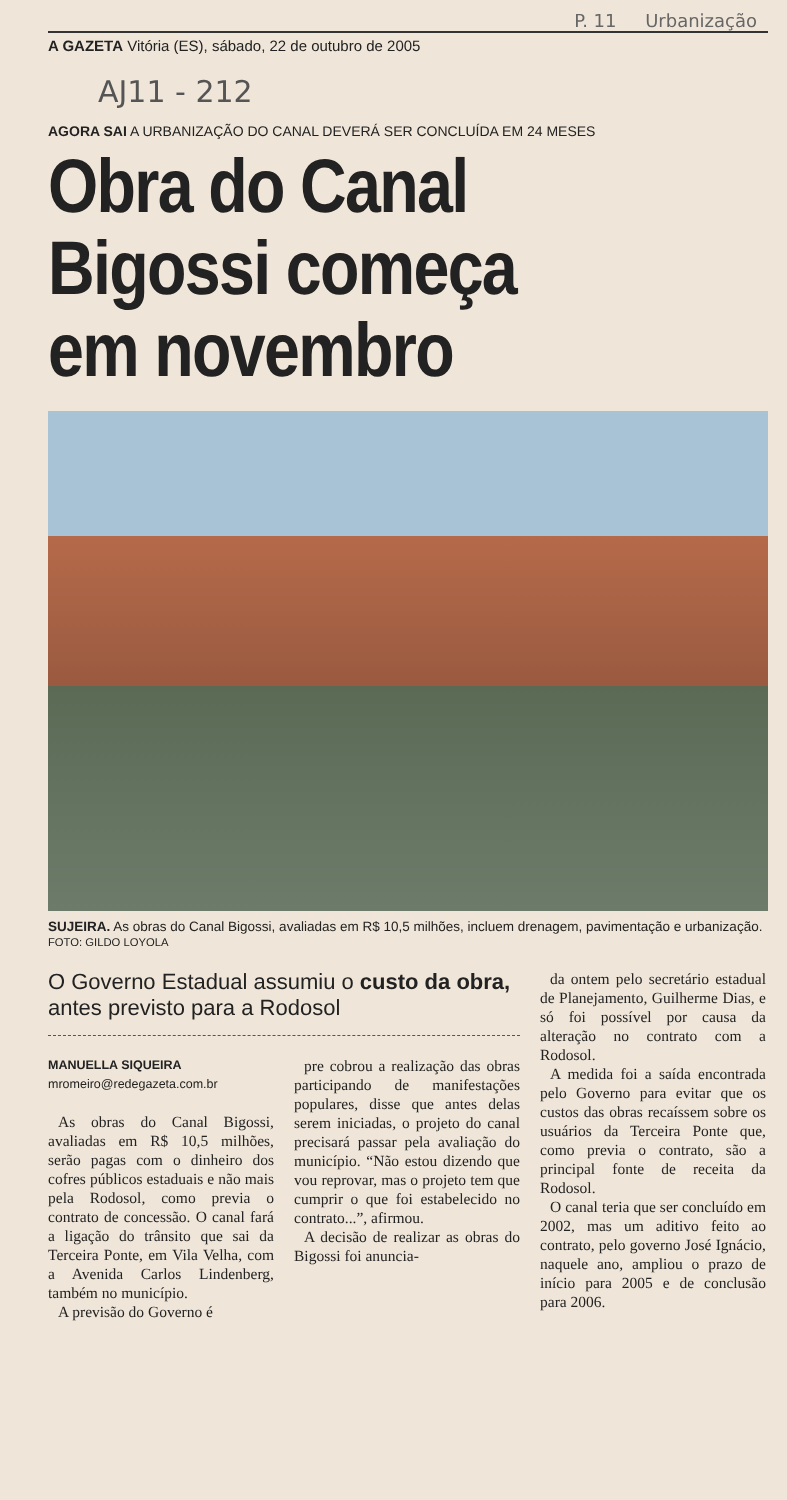P. 11 Urbanização
A GAZETA Vitória (ES), sábado, 22 de outubro de 2005
AJ11 - 212
AGORA SAI A URBANIZAÇÃO DO CANAL DEVERÁ SER CONCLUÍDA EM 24 MESES
Obra do Canal
Bigossi começa
em novembro
SUJEIRA. As obras do Canal Bigossi, avaliadas em R$ 10,5 milhões, incluem drenagem, pavimentação e urbanização. FOTO: GILDO LOYOLA
O Governo Estadual assumiu o custo da obra, antes previsto para a Rodosol
MANUELLA SIQUEIRA
mromeiro@redegazeta.com.br
As obras do Canal Bigossi, avaliadas em R$ 10,5 milhões, serão pagas com o dinheiro dos cofres públicos estaduais e não mais pela Rodosol, como previa o contrato de concessão. O canal fará a ligação do trânsito que sai da Terceira Ponte, em Vila Velha, com a Avenida Carlos Lindenberg, também no município.
A previsão do Governo é
pre cobrou a realização das obras participando de manifestações populares, disse que antes delas serem iniciadas, o projeto do canal precisará passar pela avaliação do município. “Não estou dizendo que vou reprovar, mas o projeto tem que cumprir o que foi estabelecido no contrato...”, afirmou.
A decisão de realizar as obras do Bigossi foi anuncia-
da ontem pelo secretário estadual de Planejamento, Guilherme Dias, e só foi possível por causa da alteração no contrato com a Rodosol.
A medida foi a saída encontrada pelo Governo para evitar que os custos das obras recaíssem sobre os usuários da Terceira Ponte que, como previa o contrato, são a principal fonte de receita da Rodosol.
O canal teria que ser concluído em 2002, mas um aditivo feito ao contrato, pelo governo José Ignácio, naquele ano, ampliou o prazo de início para 2005 e de conclusão para 2006.